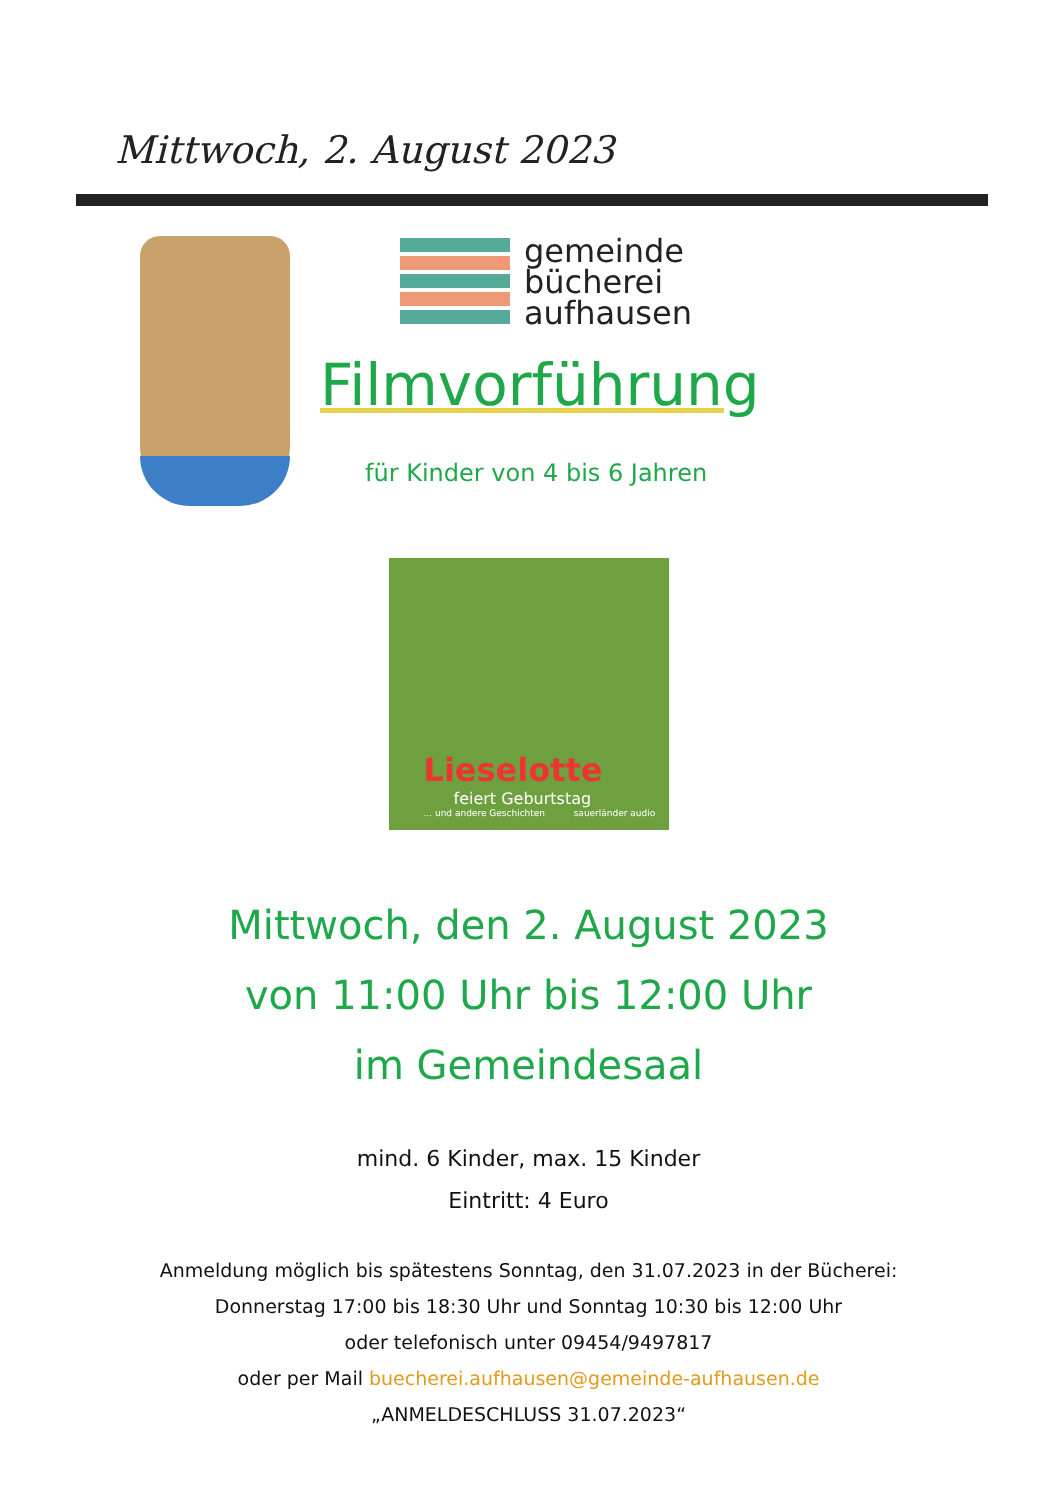Mittwoch, 2. August 2023
gemeinde
bücherei
aufhausen
Filmvorführung
für Kinder von 4 bis 6 Jahren
Lieselotte
feiert Geburtstag... und andere Geschichten sauerländer audio
Mittwoch, den 2. August 2023
von 11:00 Uhr bis 12:00 Uhr
im Gemeindesaal
mind. 6 Kinder, max. 15 Kinder
Eintritt: 4 Euro
Anmeldung möglich bis spätestens Sonntag, den 31.07.2023 in der Bücherei:
Donnerstag 17:00 bis 18:30 Uhr und Sonntag 10:30 bis 12:00 Uhr
oder telefonisch unter 09454/9497817
oder per Mail buecherei.aufhausen@gemeinde-aufhausen.de
„ANMELDESCHLUSS 31.07.2023“